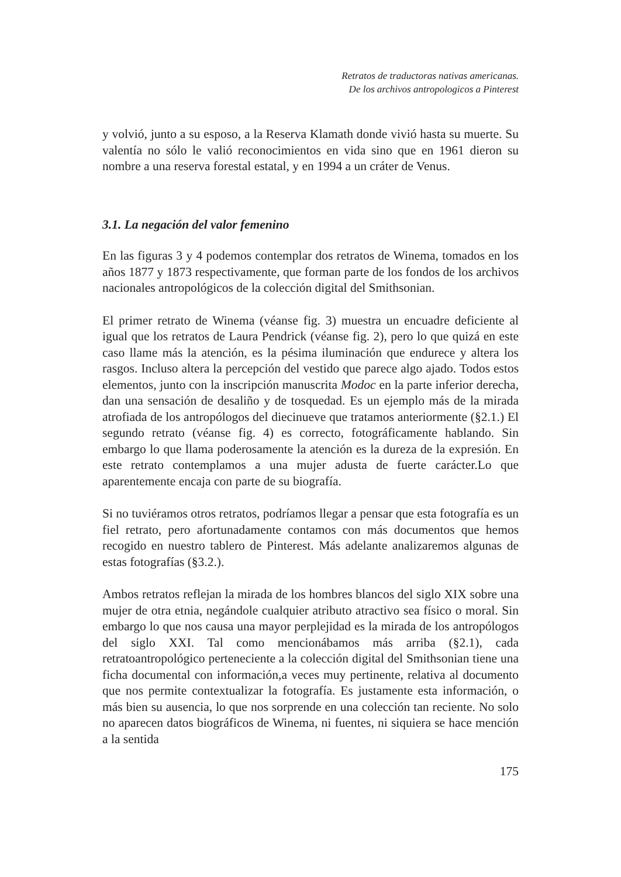Retratos de traductoras nativas americanas.
De los archivos antropologicos a Pinterest
y volvió, junto a su esposo, a la Reserva Klamath donde vivió hasta su muerte. Su valentía no sólo le valió reconocimientos en vida sino que en 1961 dieron su nombre a una reserva forestal estatal, y en 1994 a un cráter de Venus.
3.1. La negación del valor femenino
En las figuras 3 y 4 podemos contemplar dos retratos de Winema, tomados en los años 1877 y 1873 respectivamente, que forman parte de los fondos de los archivos nacionales antropológicos de la colección digital del Smithsonian.
El primer retrato de Winema (véanse fig. 3) muestra un encuadre deficiente al igual que los retratos de Laura Pendrick (véanse fig. 2), pero lo que quizá en este caso llame más la atención, es la pésima iluminación que endurece y altera los rasgos. Incluso altera la percepción del vestido que parece algo ajado. Todos estos elementos, junto con la inscripción manuscrita Modoc en la parte inferior derecha, dan una sensación de desaliño y de tosquedad. Es un ejemplo más de la mirada atrofiada de los antropólogos del diecinueve que tratamos anteriormente (§2.1.) El segundo retrato (véanse fig. 4) es correcto, fotográficamente hablando. Sin embargo lo que llama poderosamente la atención es la dureza de la expresión. En este retrato contemplamos a una mujer adusta de fuerte carácter.Lo que aparentemente encaja con parte de su biografía.
Si no tuviéramos otros retratos, podríamos llegar a pensar que esta fotografía es un fiel retrato, pero afortunadamente contamos con más documentos que hemos recogido en nuestro tablero de Pinterest. Más adelante analizaremos algunas de estas fotografías (§3.2.).
Ambos retratos reflejan la mirada de los hombres blancos del siglo XIX sobre una mujer de otra etnia, negándole cualquier atributo atractivo sea físico o moral. Sin embargo lo que nos causa una mayor perplejidad es la mirada de los antropólogos del siglo XXI. Tal como mencionábamos más arriba (§2.1), cada retratoantropológico perteneciente a la colección digital del Smithsonian tiene una ficha documental con información,a veces muy pertinente, relativa al documento que nos permite contextualizar la fotografía. Es justamente esta información, o más bien su ausencia, lo que nos sorprende en una colección tan reciente. No solo no aparecen datos biográficos de Winema, ni fuentes, ni siquiera se hace mención a la sentida
175